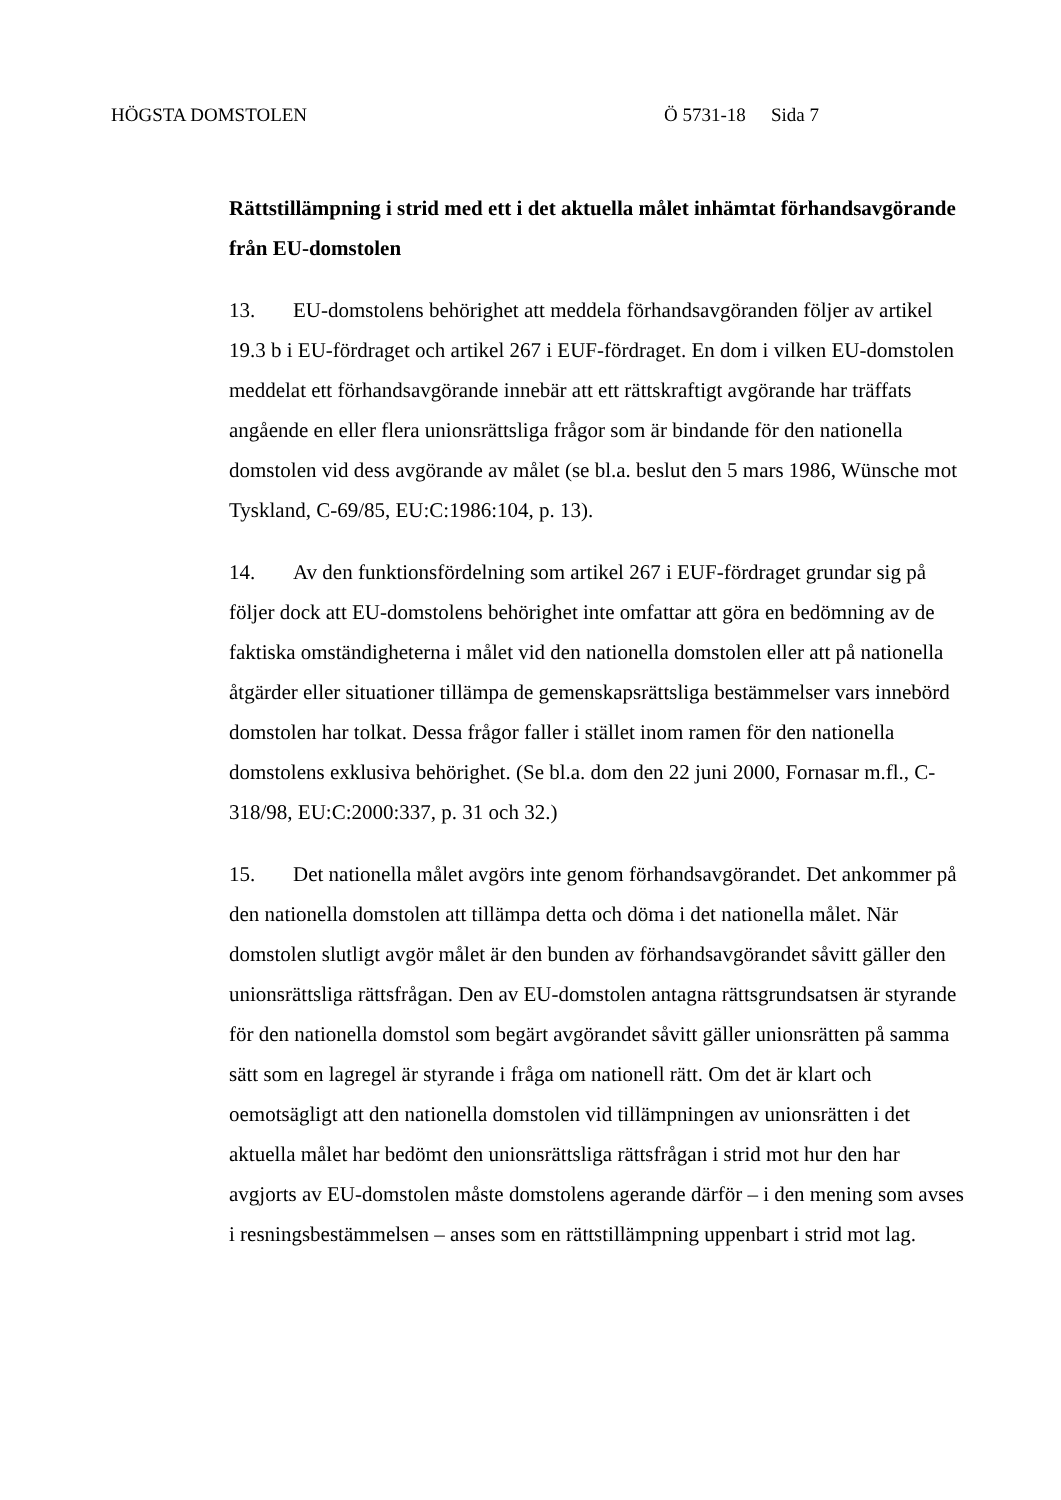HÖGSTA DOMSTOLEN Ö 5731-18 Sida 7
Rättstillämpning i strid med ett i det aktuella målet inhämtat förhandsavgörande från EU-domstolen
13. EU-domstolens behörighet att meddela förhandsavgöranden följer av artikel 19.3 b i EU-fördraget och artikel 267 i EUF-fördraget. En dom i vilken EU-domstolen meddelat ett förhandsavgörande innebär att ett rättskraftigt avgörande har träffats angående en eller flera unionsrättsliga frågor som är bindande för den nationella domstolen vid dess avgörande av målet (se bl.a. beslut den 5 mars 1986, Wünsche mot Tyskland, C-69/85, EU:C:1986:104, p. 13).
14. Av den funktionsfördelning som artikel 267 i EUF-fördraget grundar sig på följer dock att EU-domstolens behörighet inte omfattar att göra en bedömning av de faktiska omständigheterna i målet vid den nationella domstolen eller att på nationella åtgärder eller situationer tillämpa de gemenskapsrättsliga bestämmelser vars innebörd domstolen har tolkat. Dessa frågor faller i stället inom ramen för den nationella domstolens exklusiva behörighet. (Se bl.a. dom den 22 juni 2000, Fornasar m.fl., C-318/98, EU:C:2000:337, p. 31 och 32.)
15. Det nationella målet avgörs inte genom förhandsavgörandet. Det ankommer på den nationella domstolen att tillämpa detta och döma i det nationella målet. När domstolen slutligt avgör målet är den bunden av förhandsavgörandet såvitt gäller den unionsrättsliga rättsfrågan. Den av EU-domstolen antagna rättsgrundsatsen är styrande för den nationella domstol som begärt avgörandet såvitt gäller unionsrätten på samma sätt som en lagregel är styrande i fråga om nationell rätt. Om det är klart och oemotsägligt att den nationella domstolen vid tillämpningen av unionsrätten i det aktuella målet har bedömt den unionsrättsliga rättsfrågan i strid mot hur den har avgjorts av EU-domstolen måste domstolens agerande därför – i den mening som avses i resningsbestämmelsen – anses som en rättstillämpning uppenbart i strid mot lag.